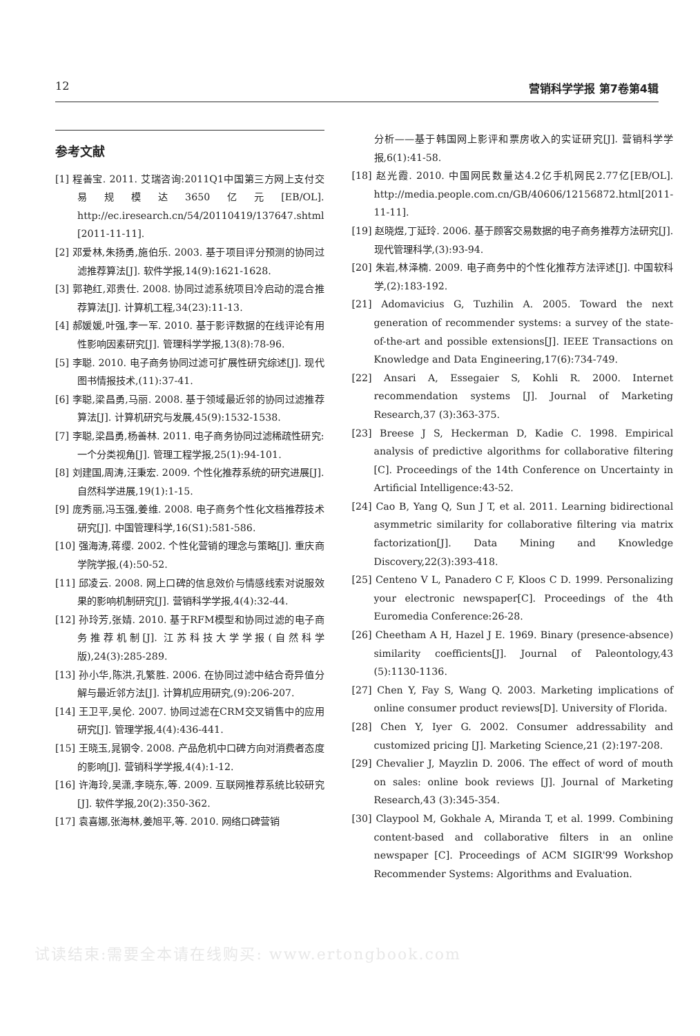12 营销科学学报 第7卷第4辑
参考文献
[1] 程善宝. 2011. 艾瑞咨询:2011Q1中国第三方网上支付交易规模达3650亿元[EB/OL]. http://ec.iresearch.cn/54/20110419/137647.shtml [2011-11-11].
[2] 邓爱林,朱扬勇,施伯乐. 2003. 基于项目评分预测的协同过滤推荐算法[J]. 软件学报,14(9):1621-1628.
[3] 郭艳红,邓贵仕. 2008. 协同过滤系统项目冷启动的混合推荐算法[J]. 计算机工程,34(23):11-13.
[4] 郝媛媛,叶强,李一军. 2010. 基于影评数据的在线评论有用性影响因素研究[J]. 管理科学学报,13(8):78-96.
[5] 李聪. 2010. 电子商务协同过滤可扩展性研究综述[J]. 现代图书情报技术,(11):37-41.
[6] 李聪,梁昌勇,马丽. 2008. 基于领域最近邻的协同过滤推荐算法[J]. 计算机研究与发展,45(9):1532-1538.
[7] 李聪,梁昌勇,杨善林. 2011. 电子商务协同过滤稀疏性研究:一个分类视角[J]. 管理工程学报,25(1):94-101.
[8] 刘建国,周涛,汪秉宏. 2009. 个性化推荐系统的研究进展[J]. 自然科学进展,19(1):1-15.
[9] 庞秀丽,冯玉强,姜维. 2008. 电子商务个性化文档推荐技术研究[J]. 中国管理科学,16(S1):581-586.
[10] 强海涛,蒋缨. 2002. 个性化营销的理念与策略[J]. 重庆商学院学报,(4):50-52.
[11] 邱凌云. 2008. 网上口碑的信息效价与情感线索对说服效果的影响机制研究[J]. 营销科学学报,4(4):32-44.
[12] 孙玲芳,张婧. 2010. 基于RFM模型和协同过滤的电子商务推荐机制[J]. 江苏科技大学学报(自然科学版),24(3):285-289.
[13] 孙小华,陈洪,孔繁胜. 2006. 在协同过滤中结合奇异值分解与最近邻方法[J]. 计算机应用研究,(9):206-207.
[14] 王卫平,吴伦. 2007. 协同过滤在CRM交叉销售中的应用研究[J]. 管理学报,4(4):436-441.
[15] 王晓玉,晁钢令. 2008. 产品危机中口碑方向对消费者态度的影响[J]. 营销科学学报,4(4):1-12.
[16] 许海玲,吴潇,李晓东,等. 2009. 互联网推荐系统比较研究[J]. 软件学报,20(2):350-362.
[17] 袁喜娜,张海林,姜旭平,等. 2010. 网络口碑营销
分析——基于韩国网上影评和票房收入的实证研究[J]. 营销科学学报,6(1):41-58.
[18] 赵光霞. 2010. 中国网民数量达4.2亿手机网民2.77亿[EB/OL]. http://media.people.com.cn/GB/40606/12156872.html[2011-11-11].
[19] 赵晓煜,丁延玲. 2006. 基于顾客交易数据的电子商务推荐方法研究[J]. 现代管理科学,(3):93-94.
[20] 朱岩,林泽楠. 2009. 电子商务中的个性化推荐方法评述[J]. 中国软科学,(2):183-192.
[21] Adomavicius G, Tuzhilin A. 2005. Toward the next generation of recommender systems: a survey of the state-of-the-art and possible extensions[J]. IEEE Transactions on Knowledge and Data Engineering,17(6):734-749.
[22] Ansari A, Essegaier S, Kohli R. 2000. Internet recommendation systems [J]. Journal of Marketing Research,37 (3):363-375.
[23] Breese J S, Heckerman D, Kadie C. 1998. Empirical analysis of predictive algorithms for collaborative filtering [C]. Proceedings of the 14th Conference on Uncertainty in Artificial Intelligence:43-52.
[24] Cao B, Yang Q, Sun J T, et al. 2011. Learning bidirectional asymmetric similarity for collaborative filtering via matrix factorization[J]. Data Mining and Knowledge Discovery,22(3):393-418.
[25] Centeno V L, Panadero C F, Kloos C D. 1999. Personalizing your electronic newspaper[C]. Proceedings of the 4th Euromedia Conference:26-28.
[26] Cheetham A H, Hazel J E. 1969. Binary (presence-absence) similarity coefficients[J]. Journal of Paleontology,43 (5):1130-1136.
[27] Chen Y, Fay S, Wang Q. 2003. Marketing implications of online consumer product reviews[D]. University of Florida.
[28] Chen Y, Iyer G. 2002. Consumer addressability and customized pricing [J]. Marketing Science,21 (2):197-208.
[29] Chevalier J, Mayzlin D. 2006. The effect of word of mouth on sales: online book reviews [J]. Journal of Marketing Research,43 (3):345-354.
[30] Claypool M, Gokhale A, Miranda T, et al. 1999. Combining content-based and collaborative filters in an online newspaper [C]. Proceedings of ACM SIGIR'99 Workshop Recommender Systems: Algorithms and Evaluation.
试读结束:需要全本请在线购买: www.ertongbook.com